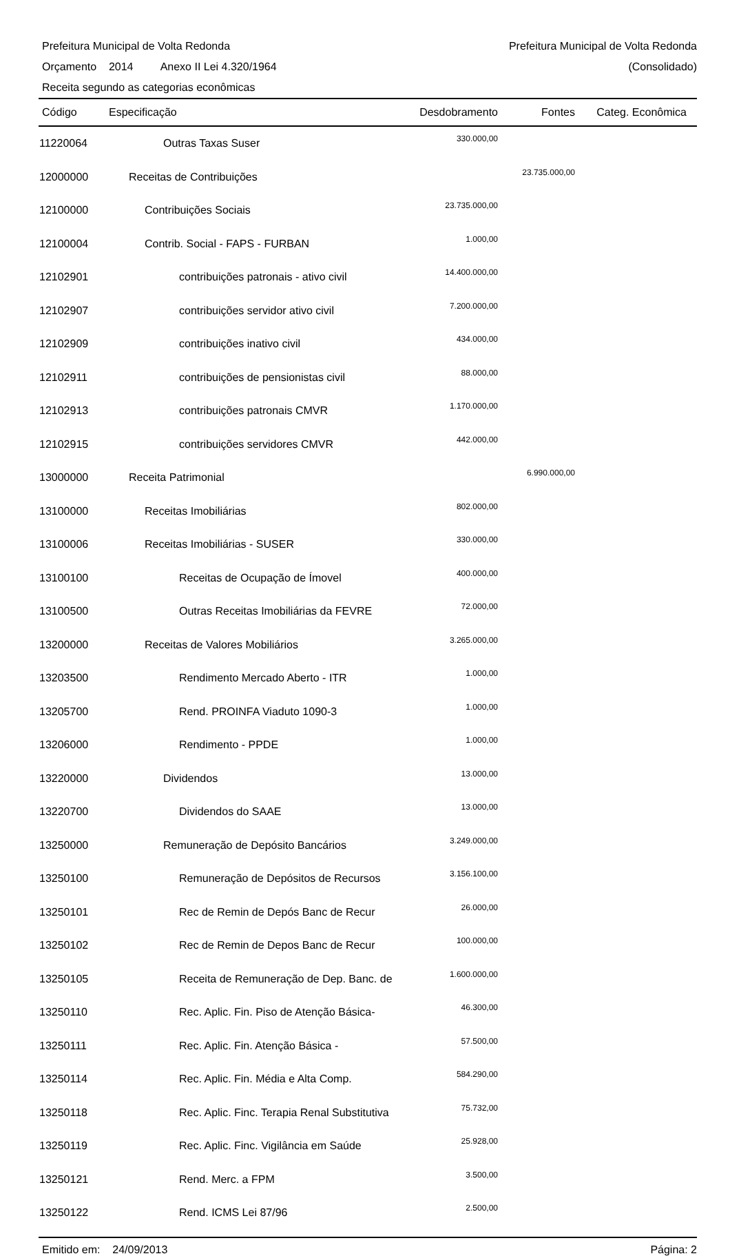Prefeitura Municipal de Volta Redonda Prefeitura Municipal de Volta Redonda
Orçamento 2014 Anexo II Lei 4.320/1964 (Consolidado)
Receita segundo as categorias econômicas
| Código | Especificação | Desdobramento | Fontes | Categ. Econômica |
| --- | --- | --- | --- | --- |
| 11220064 | Outras Taxas Suser | 330.000,00 | | |
| 12000000 | Receitas de Contribuições | | 23.735.000,00 | |
| 12100000 | Contribuições Sociais | 23.735.000,00 | | |
| 12100004 | Contrib. Social - FAPS - FURBAN | 1.000,00 | | |
| 12102901 | contribuições patronais - ativo civil | 14.400.000,00 | | |
| 12102907 | contribuições servidor ativo civil | 7.200.000,00 | | |
| 12102909 | contribuições inativo civil | 434.000,00 | | |
| 12102911 | contribuições de pensionistas civil | 88.000,00 | | |
| 12102913 | contribuições patronais CMVR | 1.170.000,00 | | |
| 12102915 | contribuições servidores CMVR | 442.000,00 | | |
| 13000000 | Receita Patrimonial | | 6.990.000,00 | |
| 13100000 | Receitas Imobiliárias | 802.000,00 | | |
| 13100006 | Receitas Imobiliárias - SUSER | 330.000,00 | | |
| 13100100 | Receitas de Ocupação de Ímovel | 400.000,00 | | |
| 13100500 | Outras Receitas Imobiliárias da FEVRE | 72.000,00 | | |
| 13200000 | Receitas de Valores Mobiliários | 3.265.000,00 | | |
| 13203500 | Rendimento Mercado Aberto - ITR | 1.000,00 | | |
| 13205700 | Rend. PROINFA Viaduto 1090-3 | 1.000,00 | | |
| 13206000 | Rendimento - PPDE | 1.000,00 | | |
| 13220000 | Dividendos | 13.000,00 | | |
| 13220700 | Dividendos do SAAE | 13.000,00 | | |
| 13250000 | Remuneração de Depósito Bancários | 3.249.000,00 | | |
| 13250100 | Remuneração de Depósitos de Recursos | 3.156.100,00 | | |
| 13250101 | Rec de Remin de Depós Banc de Recur | 26.000,00 | | |
| 13250102 | Rec de Remin de Depos Banc de Recur | 100.000,00 | | |
| 13250105 | Receita de Remuneração de Dep. Banc. de | 1.600.000,00 | | |
| 13250110 | Rec. Aplic. Fin. Piso de Atenção Básica- | 46.300,00 | | |
| 13250111 | Rec. Aplic. Fin. Atenção Básica - | 57.500,00 | | |
| 13250114 | Rec. Aplic. Fin. Média e Alta Comp. | 584.290,00 | | |
| 13250118 | Rec. Aplic. Finc. Terapia Renal Substitutiva | 75.732,00 | | |
| 13250119 | Rec. Aplic. Finc. Vigilância em Saúde | 25.928,00 | | |
| 13250121 | Rend. Merc. a FPM | 3.500,00 | | |
| 13250122 | Rend. ICMS Lei 87/96 | 2.500,00 | | |
Emitido em: 24/09/2013 Página: 2